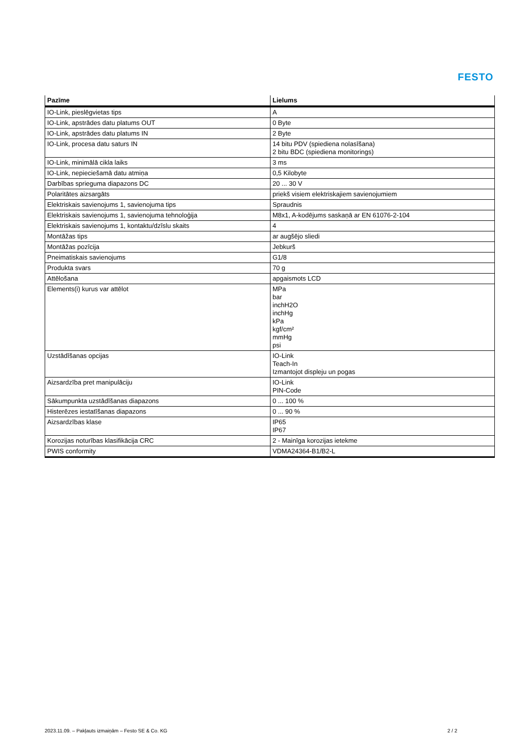FESTO
| Pazīme | Lielums |
| --- | --- |
| IO-Link, pieslēgvietas tips | A |
| IO-Link, apstrādes datu platums OUT | 0 Byte |
| IO-Link, apstrādes datu platums IN | 2 Byte |
| IO-Link, procesa datu saturs IN | 14 bitu PDV (spiediena nolasīšana) 2 bitu BDC (spiediena monitorings) |
| IO-Link, minimālā cikla laiks | 3 ms |
| IO-Link, nepieciešamā datu atmiņa | 0,5 Kilobyte |
| Darbības sprieguma diapazons DC | 20 ... 30 V |
| Polaritātes aizsargāts | priekš visiem elektriskajiem savienojumiem |
| Elektriskais savienojums 1, savienojuma tips | Spraudnis |
| Elektriskais savienojums 1, savienojuma tehnoloģija | M8x1, A-kodējums saskaņā ar EN 61076-2-104 |
| Elektriskais savienojums 1, kontaktu/dzīslu skaits | 4 |
| Montāžas tips | ar augšējo sliedi |
| Montāžas pozīcija | Jebkurš |
| Pneimatiskais savienojums | G1/8 |
| Produkta svars | 70 g |
| Attēlošana | apgaismots LCD |
| Elements(i) kurus var attēlot | MPa bar inchH2O inchHg kPa kgf/cm² mmHg psi |
| Uzstādīšanas opcijas | IO-Link Teach-In Izmantojot displeju un pogas |
| Aizsardzība pret manipulāciju | IO-Link PIN-Code |
| Sākumpunkta uzstādīšanas diapazons | 0 ... 100 % |
| Histerēzes iestatīšanas diapazons | 0 ... 90 % |
| Aizsardzības klase | IP65 IP67 |
| Korozijas noturības klasifikācija CRC | 2 - Mainīga korozijas ietekme |
| PWIS conformity | VDMA24364-B1/B2-L |
2023.11.09. – Pakļauts izmaiņām – Festo SE & Co. KG 2 / 2